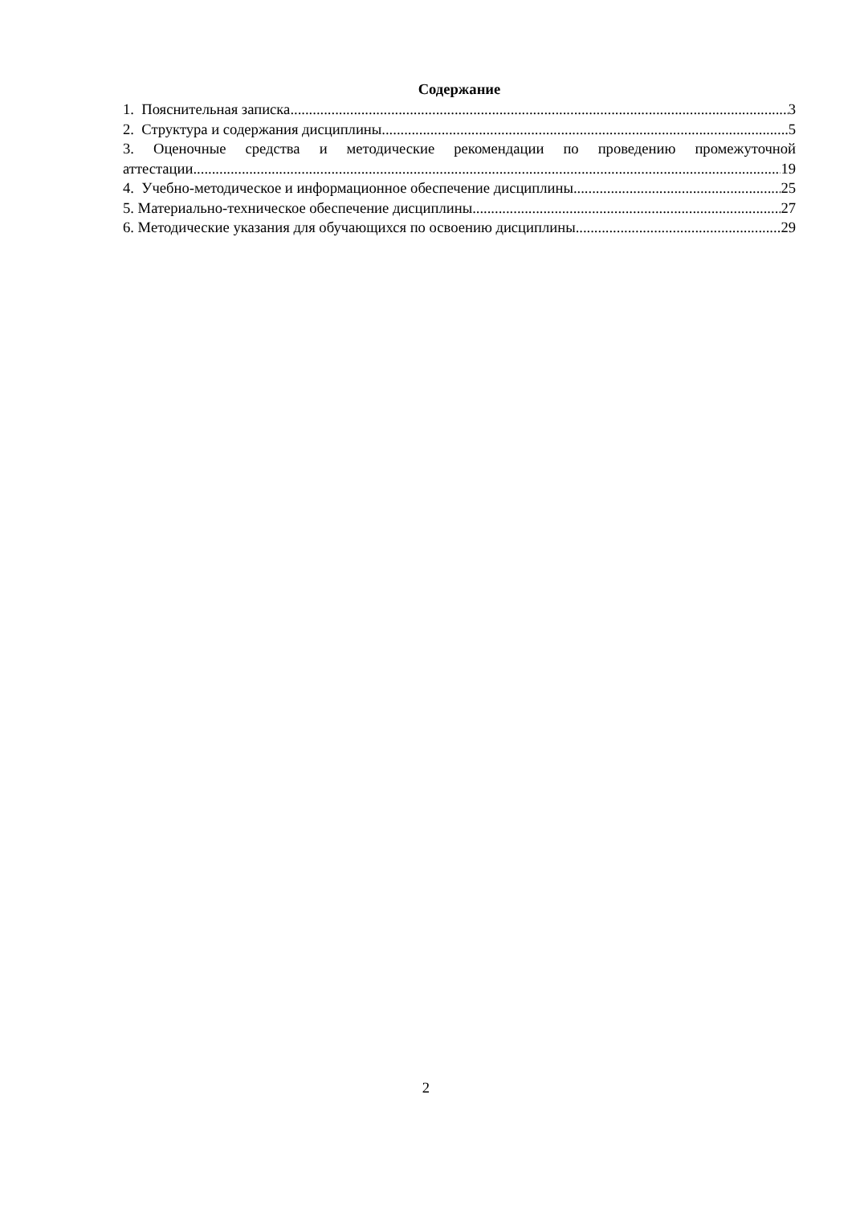Содержание
1. Пояснительная записка 3
2. Структура и содержания дисциплины 5
3. Оценочные средства и методические рекомендации по проведению промежуточной
аттестации 19
4. Учебно-методическое и информационное обеспечение дисциплины 25
5. Материально-техническое обеспечение дисциплины 27
6. Методические указания для обучающихся по освоению дисциплины 29
2